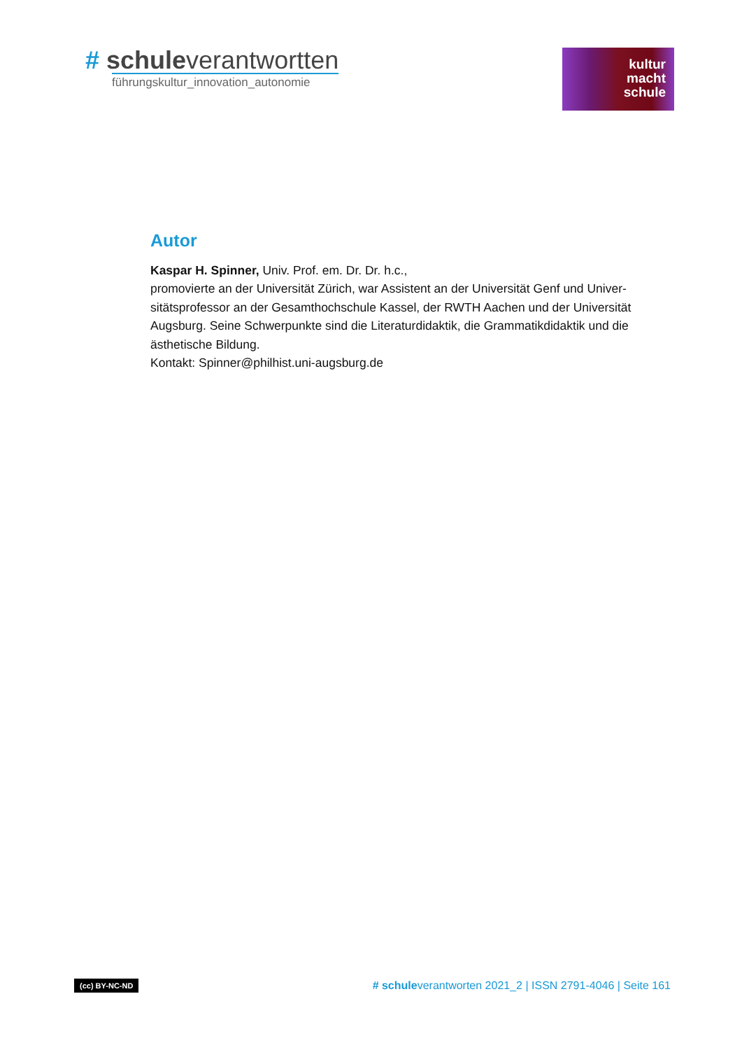# schuleverantwortten
führungskultur_innovation_autonomie
kultur
macht
schule
Autor
Kaspar H. Spinner, Univ. Prof. em. Dr. Dr. h.c.,
promovierte an der Universität Zürich, war Assistent an der Universität Genf und Univer-sitätsprofessor an der Gesamthochschule Kassel, der RWTH Aachen und der Universität Augsburg. Seine Schwerpunkte sind die Literaturdidaktik, die Grammatikdidaktik und die ästhetische Bildung.
Kontakt: Spinner@philhist.uni-augsburg.de
(cc) BY-NC-ND # schuleverantworten 2021_2 | ISSN 2791-4046 | Seite 161